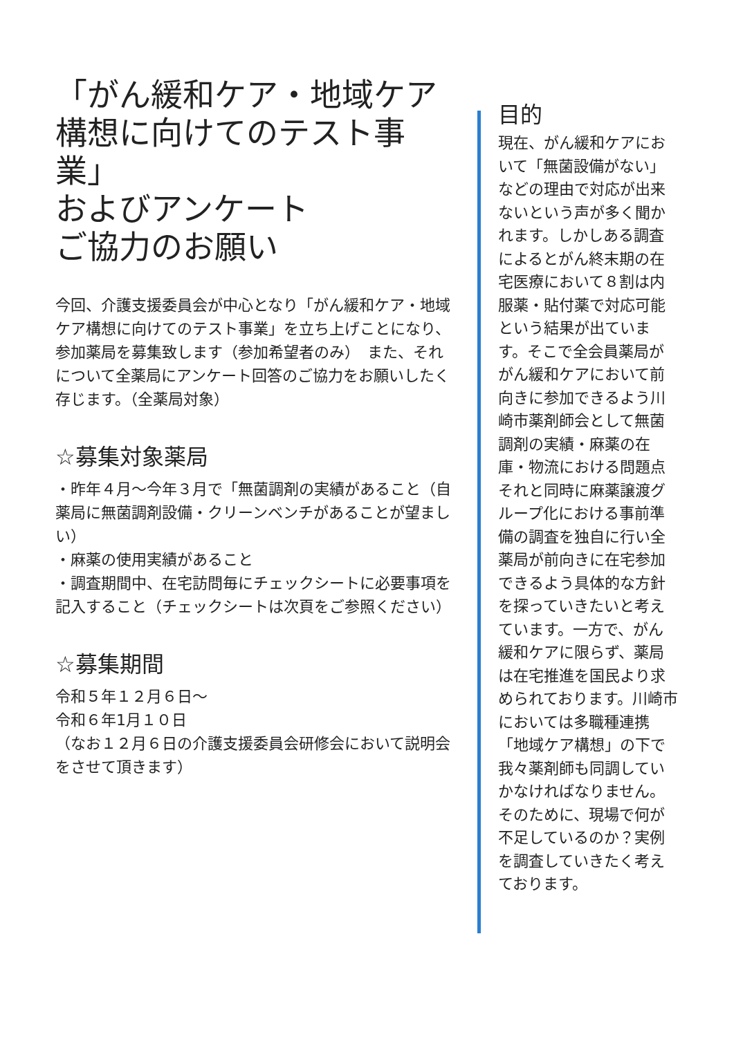「がん緩和ケア・地域ケア構想に向けてのテスト事業」
およびアンケート
ご協力のお願い
今回、介護支援委員会が中心となり「がん緩和ケア・地域ケア構想に向けてのテスト事業」を立ち上げことになり、参加薬局を募集致します（参加希望者のみ）　また、それについて全薬局にアンケート回答のご協力をお願いしたく存じます。（全薬局対象）
☆募集対象薬局
・昨年４月～今年３月で「無菌調剤の実績があること（自薬局に無菌調剤設備・クリーンベンチがあることが望ましい）
・麻薬の使用実績があること
・調査期間中、在宅訪問毎にチェックシートに必要事項を記入すること（チェックシートは次頁をご参照ください）
☆募集期間
令和５年１２月６日～
令和６年1月１０日
（なお１２月６日の介護支援委員会研修会において説明会をさせて頂きます）
目的
現在、がん緩和ケアにおいて「無菌設備がない」などの理由で対応が出来ないという声が多く聞かれます。しかしある調査によるとがん終末期の在宅医療において８割は内服薬・貼付薬で対応可能という結果が出ています。そこで全会員薬局ががん緩和ケアにおいて前向きに参加できるよう川崎市薬剤師会として無菌調剤の実績・麻薬の在庫・物流における問題点それと同時に麻薬譲渡グループ化における事前準備の調査を独自に行い全薬局が前向きに在宅参加できるよう具体的な方針を探っていきたいと考えています。一方で、がん緩和ケアに限らず、薬局は在宅推進を国民より求められております。川崎市においては多職種連携「地域ケア構想」の下で我々薬剤師も同調していかなければなりません。そのために、現場で何が不足しているのか？実例を調査していきたく考えております。